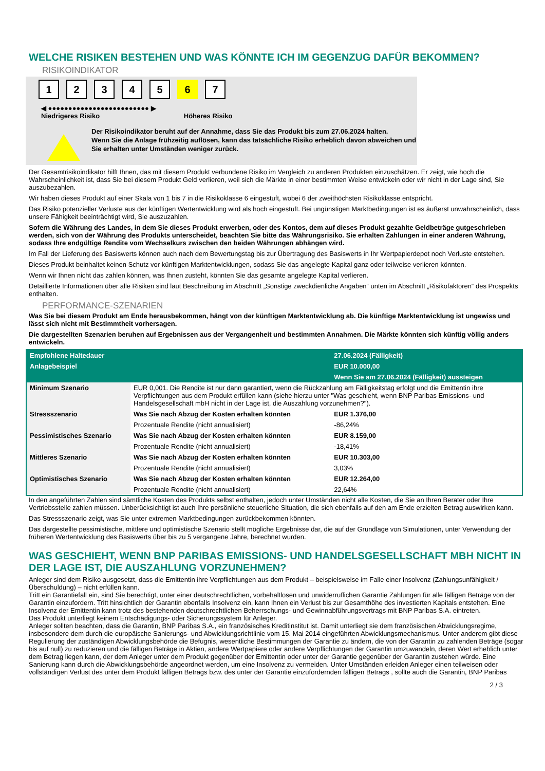WELCHE RISIKEN BESTEHEN UND WAS KÖNNTE ICH IM GEGENZUG DAFÜR BEKOMMEN?
RISIKOINDIKATOR
1 2 3 4 5 6 7
◀ ●●●●●●●●●●●●●●●●●●●●●●●●● ▶
Niedrigeres Risiko Höheres Risiko
Der Risikoindikator beruht auf der Annahme, dass Sie das Produkt bis zum 27.06.2024 halten.
Wenn Sie die Anlage frühzeitig auflösen, kann das tatsächliche Risiko erheblich davon abweichen und Sie erhalten unter Umständen weniger zurück.
Der Gesamtrisikoindikator hilft Ihnen, das mit diesem Produkt verbundene Risiko im Vergleich zu anderen Produkten einzuschätzen. Er zeigt, wie hoch die Wahrscheinlichkeit ist, dass Sie bei diesem Produkt Geld verlieren, weil sich die Märkte in einer bestimmten Weise entwickeln oder wir nicht in der Lage sind, Sie auszubezahlen.
Wir haben dieses Produkt auf einer Skala von 1 bis 7 in die Risikoklasse 6 eingestuft, wobei 6 der zweithöchsten Risikoklasse entspricht.
Das Risiko potenzieller Verluste aus der künftigen Wertentwicklung wird als hoch eingestuft. Bei ungünstigen Marktbedingungen ist es äußerst unwahrscheinlich, dass unsere Fähigkeit beeinträchtigt wird, Sie auszuzahlen.
Sofern die Währung des Landes, in dem Sie dieses Produkt erwerben, oder des Kontos, dem auf dieses Produkt gezahlte Geldbeträge gutgeschrieben werden, sich von der Währung des Produkts unterscheidet, beachten Sie bitte das Währungsrisiko. Sie erhalten Zahlungen in einer anderen Währung, sodass Ihre endgültige Rendite vom Wechselkurs zwischen den beiden Währungen abhängen wird.
Im Fall der Lieferung des Basiswerts können auch nach dem Bewertungstag bis zur Übertragung des Basiswerts in Ihr Wertpapierdepot noch Verluste entstehen.
Dieses Produkt beinhaltet keinen Schutz vor künftigen Marktentwicklungen, sodass Sie das angelegte Kapital ganz oder teilweise verlieren könnten.
Wenn wir Ihnen nicht das zahlen können, was Ihnen zusteht, könnten Sie das gesamte angelegte Kapital verlieren.
Detaillierte Informationen über alle Risiken sind laut Beschreibung im Abschnitt „Sonstige zweckdienliche Angaben“ unten im Abschnitt „Risikofaktoren“ des Prospekts enthalten.
PERFORMANCE-SZENARIEN
Was Sie bei diesem Produkt am Ende herausbekommen, hängt von der künftigen Marktentwicklung ab. Die künftige Marktentwicklung ist ungewiss und lässt sich nicht mit Bestimmtheit vorhersagen.
Die dargestellten Szenarien beruhen auf Ergebnissen aus der Vergangenheit und bestimmten Annahmen. Die Märkte könnten sich künftig völlig anders entwickeln.
| Empfohlene Haltedauer | | 27.06.2024 (Fälligkeit) |
| Anlagebeispiel | | EUR 10.000,00 |
| | | Wenn Sie am 27.06.2024 (Fälligkeit) aussteigen |
| Minimum Szenario | EUR 0,001. Die Rendite ist nur dann garantiert, wenn die Rückzahlung am Fälligkeitstag erfolgt und die Emittentin ihre Verpflichtungen aus dem Produkt erfüllen kann (siehe hierzu unter "Was geschieht, wenn BNP Paribas Emissions- und Handelsgesellschaft mbH nicht in der Lage ist, die Auszahlung vorzunehmen?"). | |
| Stressszenario | Was Sie nach Abzug der Kosten erhalten könnten | EUR 1.376,00 |
| | Prozentuale Rendite (nicht annualisiert) | -86,24% |
| Pessimistisches Szenario | Was Sie nach Abzug der Kosten erhalten könnten | EUR 8.159,00 |
| | Prozentuale Rendite (nicht annualisiert) | -18,41% |
| Mittleres Szenario | Was Sie nach Abzug der Kosten erhalten könnten | EUR 10.303,00 |
| | Prozentuale Rendite (nicht annualisiert) | 3,03% |
| Optimistisches Szenario | Was Sie nach Abzug der Kosten erhalten könnten | EUR 12.264,00 |
| | Prozentuale Rendite (nicht annualisiert) | 22,64% |
In den angeführten Zahlen sind sämtliche Kosten des Produkts selbst enthalten, jedoch unter Umständen nicht alle Kosten, die Sie an Ihren Berater oder Ihre Vertriebsstelle zahlen müssen. Unberücksichtigt ist auch Ihre persönliche steuerliche Situation, die sich ebenfalls auf den am Ende erzielten Betrag auswirken kann.
Das Stressszenario zeigt, was Sie unter extremen Marktbedingungen zurückbekommen könnten.
Das dargestellte pessimistische, mittlere und optimistische Szenario stellt mögliche Ergebnisse dar, die auf der Grundlage von Simulationen, unter Verwendung der früheren Wertentwicklung des Basiswerts über bis zu 5 vergangene Jahre, berechnet wurden.
WAS GESCHIEHT, WENN BNP PARIBAS EMISSIONS- UND HANDELSGESELLSCHAFT MBH NICHT IN DER LAGE IST, DIE AUSZAHLUNG VORZUNEHMEN?
Anleger sind dem Risiko ausgesetzt, dass die Emittentin ihre Verpflichtungen aus dem Produkt – beispielsweise im Falle einer Insolvenz (Zahlungsunfähigkeit / Überschuldung) – nicht erfüllen kann.
Tritt ein Garantiefall ein, sind Sie berechtigt, unter einer deutschrechtlichen, vorbehaltlosen und unwiderruflichen Garantie Zahlungen für alle fälligen Beträge von der Garantin einzufordern. Tritt hinsichtlich der Garantin ebenfalls Insolvenz ein, kann Ihnen ein Verlust bis zur Gesamthöhe des investierten Kapitals entstehen. Eine Insolvenz der Emittentin kann trotz des bestehenden deutschrechtlichen Beherrschungs- und Gewinnabführungsvertrags mit BNP Paribas S.A. eintreten.
Das Produkt unterliegt keinem Entschädigungs- oder Sicherungssystem für Anleger.
Anleger sollten beachten, dass die Garantin, BNP Paribas S.A., ein französisches Kreditinstitut ist. Damit unterliegt sie dem französischen Abwicklungsregime, insbesondere dem durch die europäische Sanierungs- und Abwicklungsrichtlinie vom 15. Mai 2014 eingeführten Abwicklungsmechanismus. Unter anderem gibt diese Regulierung der zuständigen Abwicklungsbehörde die Befugnis, wesentliche Bestimmungen der Garantie zu ändern, die von der Garantin zu zahlenden Beträge (sogar bis auf null) zu reduzieren und die fälligen Beträge in Aktien, andere Wertpapiere oder andere Verpflichtungen der Garantin umzuwandeln, deren Wert erheblich unter dem Betrag liegen kann, der dem Anleger unter dem Produkt gegenüber der Emittentin oder unter der Garantie gegenüber der Garantin zustehen würde. Eine Sanierung kann durch die Abwicklungsbehörde angeordnet werden, um eine Insolvenz zu vermeiden. Unter Umständen erleiden Anleger einen teilweisen oder vollständigen Verlust des unter dem Produkt fälligen Betrags bzw. des unter der Garantie einzufordernden fälligen Betrags , sollte auch die Garantin, BNP Paribas
2 / 3